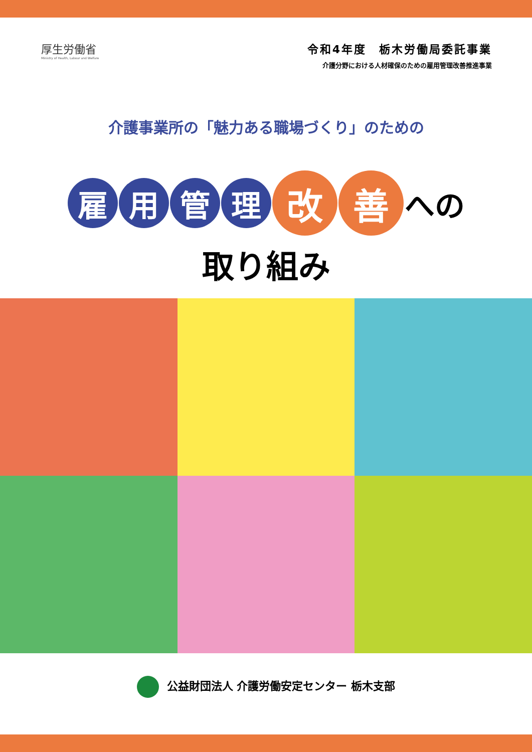厚生労働省
Ministry of Health, Labour and Welfare
令和4年度　栃木労働局委託事業
介護分野における人材確保のための雇用管理改善推進事業
介護事業所の「魅力ある職場づくり」のための
雇 用 管 理
改 善
への
取り組み
公益財団法人 介護労働安定センター 栃木支部